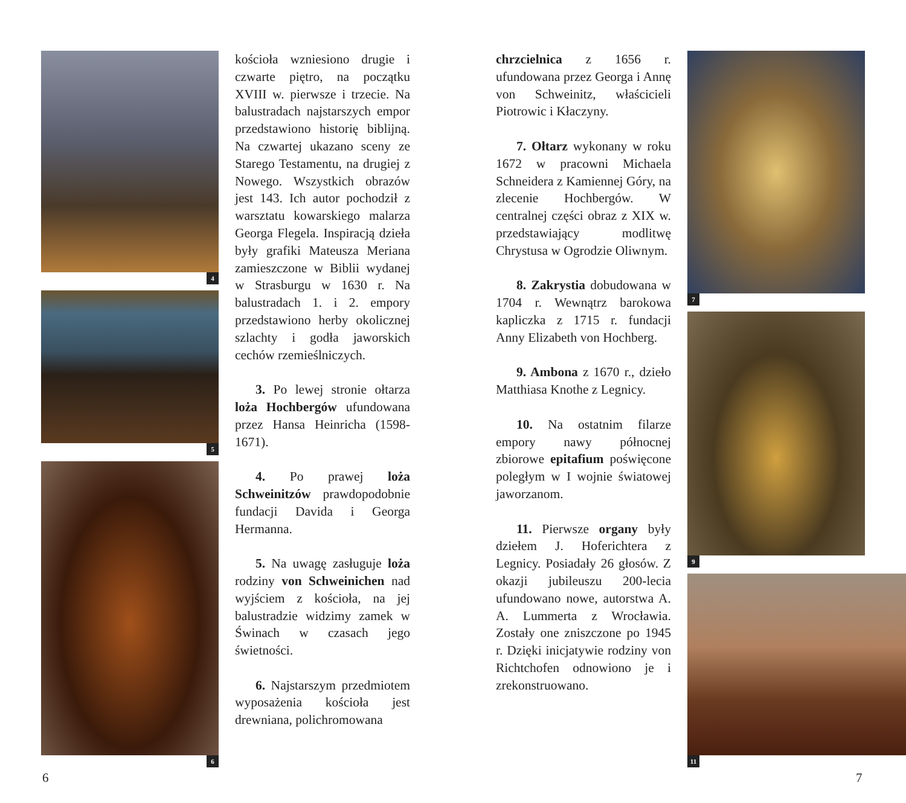4
5
6
kościoła wzniesiono drugie i czwarte piętro, na początku XVIII w. pierwsze i trzecie. Na balustradach najstarszych empor przedstawiono historię biblijną. Na czwartej ukazano sceny ze Starego Testamentu, na drugiej z Nowego. Wszystkich obrazów jest 143. Ich autor pochodził z warsztatu kowarskiego malarza Georga Flegela. Inspiracją dzieła były grafiki Mateusza Meriana zamieszczone w Biblii wydanej w Strasburgu w 1630 r. Na balustradach 1. i 2. empory przedstawiono herby okolicznej szlachty i godła jaworskich cechów rzemieślniczych.
3. Po lewej stronie ołtarza loża Hochbergów ufundowana przez Hansa Heinricha (1598-1671).
4. Po prawej loża Schweinitzów prawdopodobnie fundacji Davida i Georga Hermanna.
5. Na uwagę zasługuje loża rodziny von Schweinichen nad wyjściem z kościoła, na jej balustradzie widzimy zamek w Świnach w czasach jego świetności.
6. Najstarszym przedmiotem wyposażenia kościoła jest drewniana, polichromowana
chrzcielnica z 1656 r. ufundowana przez Georga i Annę von Schweinitz, właścicieli Piotrowic i Kłaczyny.
7. Ołtarz wykonany w roku 1672 w pracowni Michaela Schneidera z Kamiennej Góry, na zlecenie Hochbergów. W centralnej części obraz z XIX w. przedstawiający modlitwę Chrystusa w Ogrodzie Oliwnym.
8. Zakrystia dobudowana w 1704 r. Wewnątrz barokowa kapliczka z 1715 r. fundacji Anny Elizabeth von Hochberg.
9. Ambona z 1670 r., dzieło Matthiasa Knothe z Legnicy.
10. Na ostatnim filarze empory nawy północnej zbiorowe epitafium poświęcone poległym w I wojnie światowej jaworzanom.
11. Pierwsze organy były dziełem J. Hoferichtera z Legnicy. Posiadały 26 głosów. Z okazji jubileuszu 200-lecia ufundowano nowe, autorstwa A. A. Lummerta z Wrocławia. Zostały one zniszczone po 1945 r. Dzięki inicjatywie rodziny von Richtchofen odnowiono je i zrekonstruowano.
7
9
11
6 7